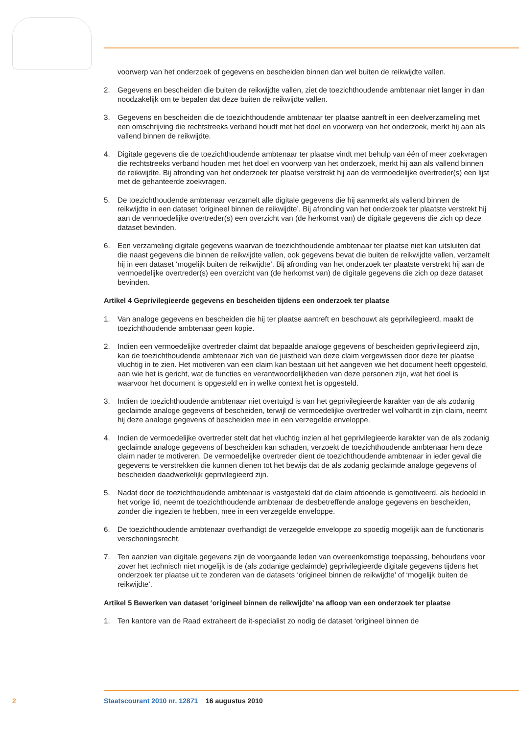voorwerp van het onderzoek of gegevens en bescheiden binnen dan wel buiten de reikwijdte vallen.
2. Gegevens en bescheiden die buiten de reikwijdte vallen, ziet de toezichthoudende ambtenaar niet langer in dan noodzakelijk om te bepalen dat deze buiten de reikwijdte vallen.
3. Gegevens en bescheiden die de toezichthoudende ambtenaar ter plaatse aantreft in een deelverzameling met een omschrijving die rechtstreeks verband houdt met het doel en voorwerp van het onderzoek, merkt hij aan als vallend binnen de reikwijdte.
4. Digitale gegevens die de toezichthoudende ambtenaar ter plaatse vindt met behulp van één of meer zoekvragen die rechtstreeks verband houden met het doel en voorwerp van het onderzoek, merkt hij aan als vallend binnen de reikwijdte. Bij afronding van het onderzoek ter plaatse verstrekt hij aan de vermoedelijke overtreder(s) een lijst met de gehanteerde zoekvragen.
5. De toezichthoudende ambtenaar verzamelt alle digitale gegevens die hij aanmerkt als vallend binnen de reikwijdte in een dataset ‘origineel binnen de reikwijdte’. Bij afronding van het onderzoek ter plaatste verstrekt hij aan de vermoedelijke overtreder(s) een overzicht van (de herkomst van) de digitale gegevens die zich op deze dataset bevinden.
6. Een verzameling digitale gegevens waarvan de toezichthoudende ambtenaar ter plaatse niet kan uitsluiten dat die naast gegevens die binnen de reikwijdte vallen, ook gegevens bevat die buiten de reikwijdte vallen, verzamelt hij in een dataset ‘mogelijk buiten de reikwijdte’. Bij afronding van het onderzoek ter plaatste verstrekt hij aan de vermoedelijke overtreder(s) een overzicht van (de herkomst van) de digitale gegevens die zich op deze dataset bevinden.
Artikel 4 Geprivilegieerde gegevens en bescheiden tijdens een onderzoek ter plaatse
1. Van analoge gegevens en bescheiden die hij ter plaatse aantreft en beschouwt als geprivilegieerd, maakt de toezichthoudende ambtenaar geen kopie.
2. Indien een vermoedelijke overtreder claimt dat bepaalde analoge gegevens of bescheiden geprivilegieerd zijn, kan de toezichthoudende ambtenaar zich van de juistheid van deze claim vergewissen door deze ter plaatse vluchtig in te zien. Het motiveren van een claim kan bestaan uit het aangeven wie het document heeft opgesteld, aan wie het is gericht, wat de functies en verantwoordelijkheden van deze personen zijn, wat het doel is waarvoor het document is opgesteld en in welke context het is opgesteld.
3. Indien de toezichthoudende ambtenaar niet overtuigd is van het geprivilegieerde karakter van de als zodanig geclaimde analoge gegevens of bescheiden, terwijl de vermoedelijke overtreder wel volhardt in zijn claim, neemt hij deze analoge gegevens of bescheiden mee in een verzegelde enveloppe.
4. Indien de vermoedelijke overtreder stelt dat het vluchtig inzien al het geprivilegieerde karakter van de als zodanig geclaimde analoge gegevens of bescheiden kan schaden, verzoekt de toezichthoudende ambtenaar hem deze claim nader te motiveren. De vermoedelijke overtreder dient de toezichthoudende ambtenaar in ieder geval die gegevens te verstrekken die kunnen dienen tot het bewijs dat de als zodanig geclaimde analoge gegevens of bescheiden daadwerkelijk geprivilegieerd zijn.
5. Nadat door de toezichthoudende ambtenaar is vastgesteld dat de claim afdoende is gemotiveerd, als bedoeld in het vorige lid, neemt de toezichthoudende ambtenaar de desbetreffende analoge gegevens en bescheiden, zonder die ingezien te hebben, mee in een verzegelde enveloppe.
6. De toezichthoudende ambtenaar overhandigt de verzegelde enveloppe zo spoedig mogelijk aan de functionaris verschoningsrecht.
7. Ten aanzien van digitale gegevens zijn de voorgaande leden van overeenkomstige toepassing, behoudens voor zover het technisch niet mogelijk is de (als zodanige geclaimde) geprivilegieerde digitale gegevens tijdens het onderzoek ter plaatse uit te zonderen van de datasets ‘origineel binnen de reikwijdte’ of ‘mogelijk buiten de reikwijdte’.
Artikel 5 Bewerken van dataset ‘origineel binnen de reikwijdte’ na afloop van een onderzoek ter plaatse
1. Ten kantore van de Raad extraheert de it-specialist zo nodig de dataset ‘origineel binnen de
2 Staatscourant 2010 nr. 12871 16 augustus 2010